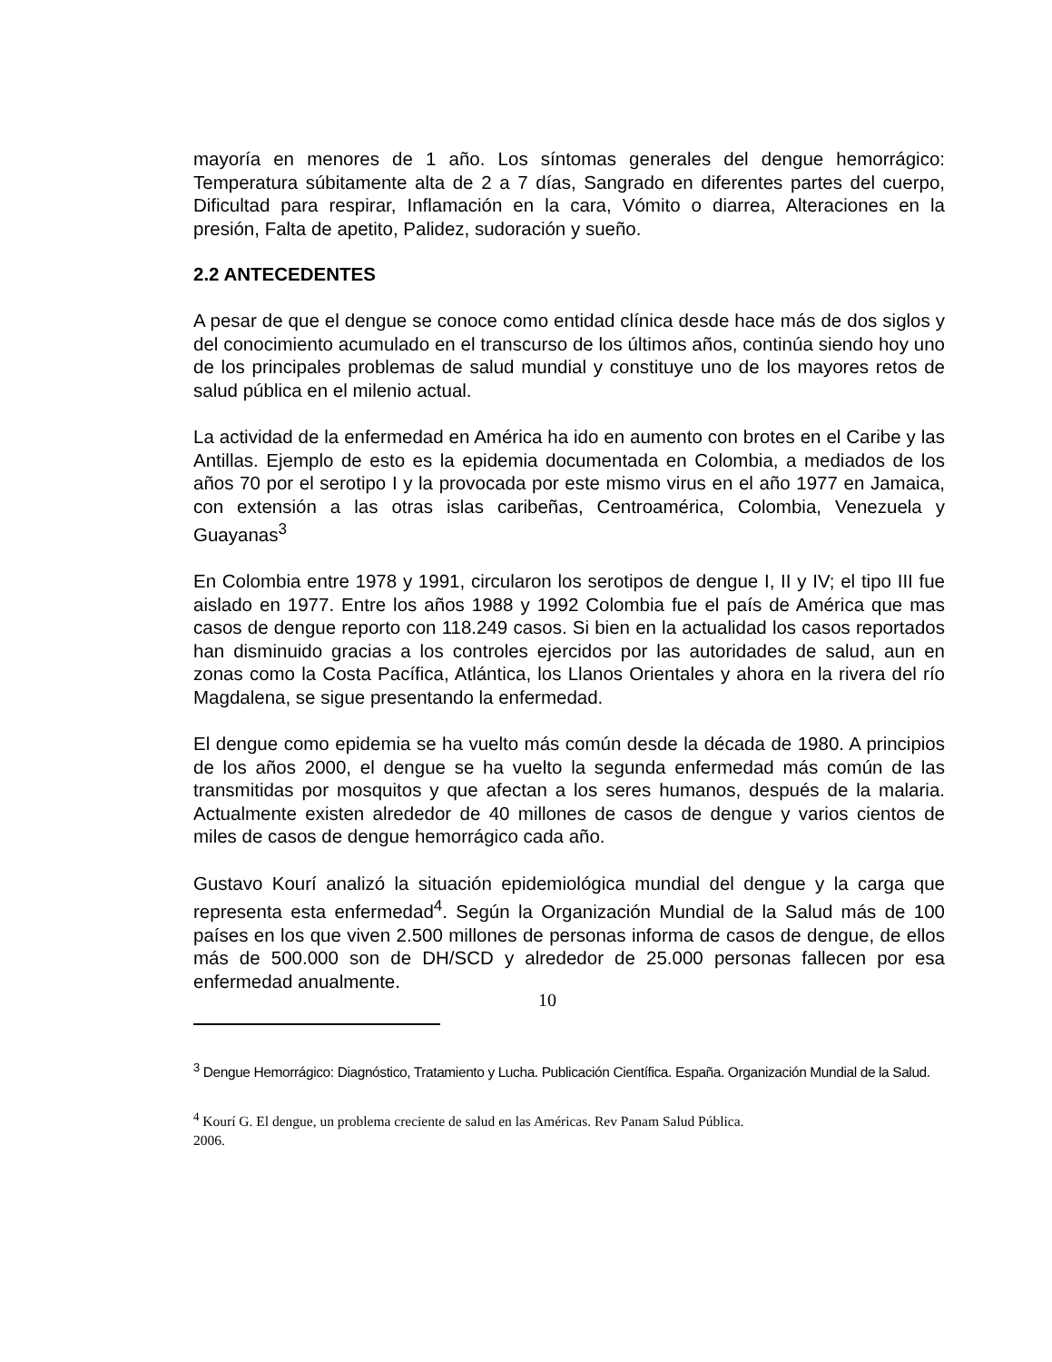mayoría en menores de 1 año. Los síntomas generales del dengue hemorrágico: Temperatura súbitamente alta de 2 a 7 días, Sangrado en diferentes partes del cuerpo, Dificultad para respirar, Inflamación en la cara, Vómito o diarrea, Alteraciones en la presión, Falta de apetito, Palidez, sudoración y sueño.
2.2 ANTECEDENTES
A pesar de que el dengue se conoce como entidad clínica desde hace más de dos siglos y del conocimiento acumulado en el transcurso de los últimos años, continúa siendo hoy uno de los principales problemas de salud mundial y constituye uno de los mayores retos de salud pública en el milenio actual.
La actividad de la enfermedad en América ha ido en aumento con brotes en el Caribe y las Antillas. Ejemplo de esto es la epidemia documentada en Colombia, a mediados de los años 70 por el serotipo I y la provocada por este mismo virus en el año 1977 en Jamaica, con extensión a las otras islas caribeñas, Centroamérica, Colombia, Venezuela y Guayanas<sup>3</sup>
En Colombia entre 1978 y 1991, circularon los serotipos de dengue I, II y IV; el tipo III fue aislado en 1977. Entre los años 1988 y 1992 Colombia fue el país de América que mas casos de dengue reporto con 118.249 casos. Si bien en la actualidad los casos reportados han disminuido gracias a los controles ejercidos por las autoridades de salud, aun en zonas como la Costa Pacífica, Atlántica, los Llanos Orientales y ahora en la rivera del río Magdalena, se sigue presentando la enfermedad.
El dengue como epidemia se ha vuelto más común desde la década de 1980. A principios de los años 2000, el dengue se ha vuelto la segunda enfermedad más común de las transmitidas por mosquitos y que afectan a los seres humanos, después de la malaria. Actualmente existen alrededor de 40 millones de casos de dengue y varios cientos de miles de casos de dengue hemorrágico cada año.
Gustavo Kourí analizó la situación epidemiológica mundial del dengue y la carga que representa esta enfermedad<sup>4</sup>. Según la Organización Mundial de la Salud más de 100 países en los que viven 2.500 millones de personas informa de casos de dengue, de ellos más de 500.000 son de DH/SCD y alrededor de 25.000 personas fallecen por esa enfermedad anualmente.
<sup>3</sup> Dengue Hemorrágico: Diagnóstico, Tratamiento y Lucha. Publicación Científica. España. Organización Mundial de la Salud.
<sup>4</sup> Kourí G. El dengue, un problema creciente de salud en las Américas. Rev Panam Salud Pública.
2006.
10